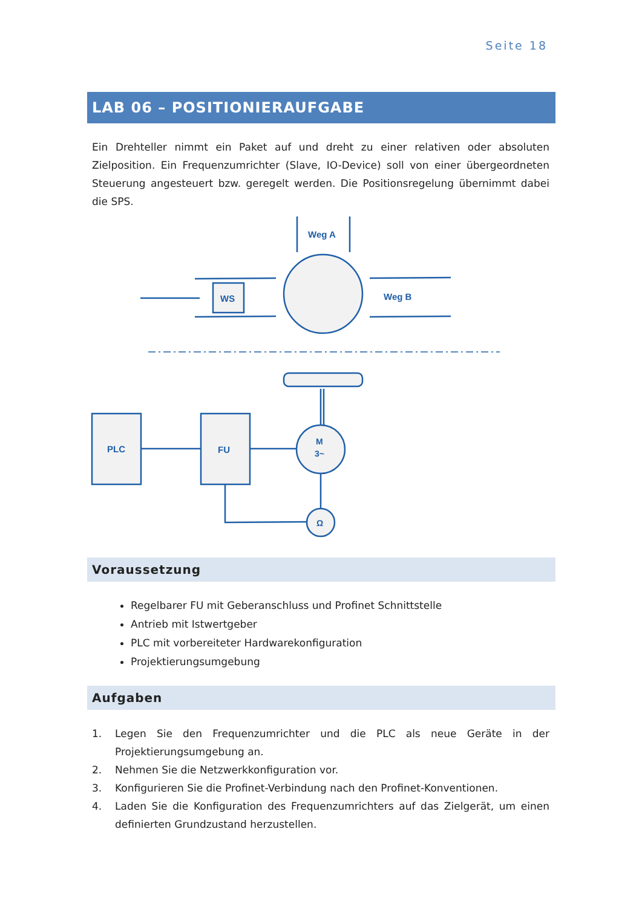Seite 18
LAB 06 – POSITIONIERAUFGABE
Ein Drehteller nimmt ein Paket auf und dreht zu einer relativen oder absoluten Zielposition. Ein Frequenzumrichter (Slave, IO-Device) soll von einer übergeordneten Steuerung angesteuert bzw. geregelt werden. Die Positionsregelung übernimmt dabei die SPS.
Weg A
Weg B
WS
PLC
FU
M
3~
Ω
Voraussetzung
Regelbarer FU mit Geberanschluss und Profinet Schnittstelle
Antrieb mit Istwertgeber
PLC mit vorbereiteter Hardwarekonfiguration
Projektierungsumgebung
Aufgaben
1. Legen Sie den Frequenzumrichter und die PLC als neue Geräte in der Projektierungsumgebung an.
2. Nehmen Sie die Netzwerkkonfiguration vor.
3. Konfigurieren Sie die Profinet-Verbindung nach den Profinet-Konventionen.
4. Laden Sie die Konfiguration des Frequenzumrichters auf das Zielgerät, um einen definierten Grundzustand herzustellen.